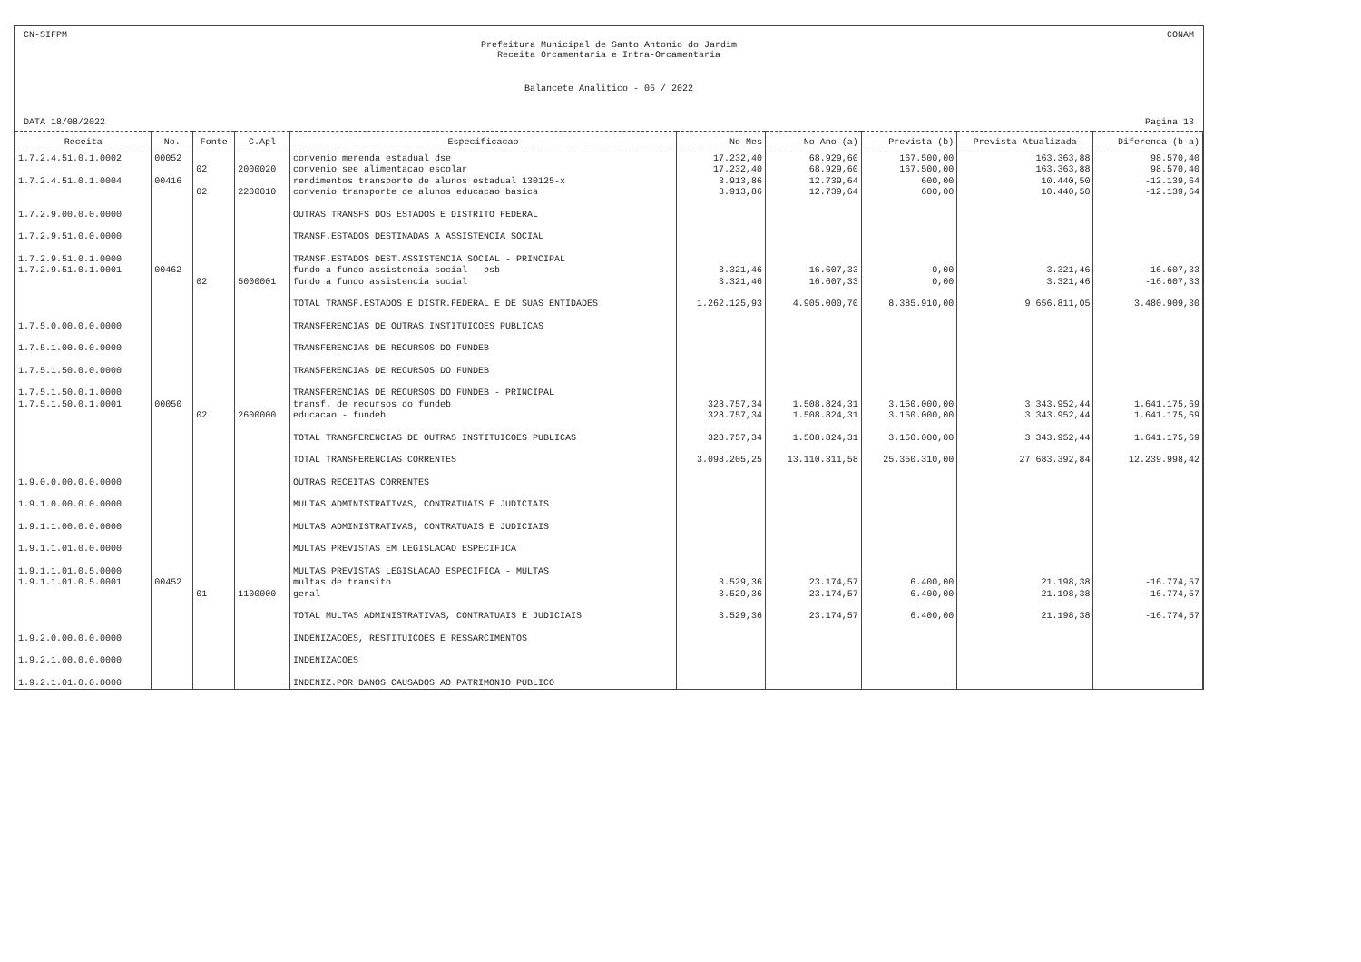CN-SIFPM CONAM
Prefeitura Municipal de Santo Antonio do Jardim
Receita Orcamentaria e Intra-Orcamentaria
Balancete Analitico - 05 / 2022
DATA 18/08/2022 Pagina 13
| Receita | No. | Fonte | C.Apl | Especificacao | No Mes | No Ano (a) | Prevista (b) | Prevista Atualizada | Diferenca (b-a) |
| --- | --- | --- | --- | --- | --- | --- | --- | --- | --- |
| 1.7.2.4.51.0.1.0002 | 00052 | | | convenio merenda estadual dse | 17.232,40 | 68.929,60 | 167.500,00 | 163.363,88 | 98.570,40 |
| | | 02 | 2000020 | convenio see alimentacao escolar | 17.232,40 | 68.929,60 | 167.500,00 | 163.363,88 | 98.570,40 |
| 1.7.2.4.51.0.1.0004 | 00416 | | | rendimentos transporte de alunos estadual 130125-x | 3.913,86 | 12.739,64 | 600,00 | 10.440,50 | -12.139,64 |
| | | 02 | 2200010 | convenio transporte de alunos educacao basica | 3.913,86 | 12.739,64 | 600,00 | 10.440,50 | -12.139,64 |
| 1.7.2.9.00.0.0.0000 | | | | OUTRAS TRANSFS DOS ESTADOS E DISTRITO FEDERAL | | | | | |
| 1.7.2.9.51.0.0.0000 | | | | TRANSF.ESTADOS DESTINADAS A ASSISTENCIA SOCIAL | | | | | |
| 1.7.2.9.51.0.1.0000 | | | | TRANSF.ESTADOS DEST.ASSISTENCIA SOCIAL - PRINCIPAL | | | | | |
| 1.7.2.9.51.0.1.0001 | 00462 | | | fundo a fundo assistencia social - psb | 3.321,46 | 16.607,33 | 0,00 | 3.321,46 | -16.607,33 |
| | | 02 | 5000001 | fundo a fundo assistencia social | 3.321,46 | 16.607,33 | 0,00 | 3.321,46 | -16.607,33 |
| | | | | TOTAL TRANSF.ESTADOS E DISTR.FEDERAL E DE SUAS ENTIDADES | 1.262.125,93 | 4.905.000,70 | 8.385.910,00 | 9.656.811,05 | 3.480.909,30 |
| 1.7.5.0.00.0.0.0000 | | | | TRANSFERENCIAS DE OUTRAS INSTITUICOES PUBLICAS | | | | | |
| 1.7.5.1.00.0.0.0000 | | | | TRANSFERENCIAS DE RECURSOS DO FUNDEB | | | | | |
| 1.7.5.1.50.0.0.0000 | | | | TRANSFERENCIAS DE RECURSOS DO FUNDEB | | | | | |
| 1.7.5.1.50.0.1.0000 | | | | TRANSFERENCIAS DE RECURSOS DO FUNDEB - PRINCIPAL | | | | | |
| 1.7.5.1.50.0.1.0001 | 00050 | | | transf. de recursos do fundeb | 328.757,34 | 1.508.824,31 | 3.150.000,00 | 3.343.952,44 | 1.641.175,69 |
| | | 02 | 2600000 | educacao - fundeb | 328.757,34 | 1.508.824,31 | 3.150.000,00 | 3.343.952,44 | 1.641.175,69 |
| | | | | TOTAL TRANSFERENCIAS DE OUTRAS INSTITUICOES PUBLICAS | 328.757,34 | 1.508.824,31 | 3.150.000,00 | 3.343.952,44 | 1.641.175,69 |
| | | | | TOTAL TRANSFERENCIAS CORRENTES | 3.098.205,25 | 13.110.311,58 | 25.350.310,00 | 27.683.392,84 | 12.239.998,42 |
| 1.9.0.0.00.0.0.0000 | | | | OUTRAS RECEITAS CORRENTES | | | | | |
| 1.9.1.0.00.0.0.0000 | | | | MULTAS ADMINISTRATIVAS, CONTRATUAIS E JUDICIAIS | | | | | |
| 1.9.1.1.00.0.0.0000 | | | | MULTAS ADMINISTRATIVAS, CONTRATUAIS E JUDICIAIS | | | | | |
| 1.9.1.1.01.0.0.0000 | | | | MULTAS PREVISTAS EM LEGISLACAO ESPECIFICA | | | | | |
| 1.9.1.1.01.0.5.0000 | | | | MULTAS PREVISTAS LEGISLACAO ESPECIFICA - MULTAS | | | | | |
| 1.9.1.1.01.0.5.0001 | 00452 | | | multas de transito | 3.529,36 | 23.174,57 | 6.400,00 | 21.198,38 | -16.774,57 |
| | | 01 | 1100000 | geral | 3.529,36 | 23.174,57 | 6.400,00 | 21.198,38 | -16.774,57 |
| | | | | TOTAL MULTAS ADMINISTRATIVAS, CONTRATUAIS E JUDICIAIS | 3.529,36 | 23.174,57 | 6.400,00 | 21.198,38 | -16.774,57 |
| 1.9.2.0.00.0.0.0000 | | | | INDENIZACOES, RESTITUICOES E RESSARCIMENTOS | | | | | |
| 1.9.2.1.00.0.0.0000 | | | | INDENIZACOES | | | | | |
| 1.9.2.1.01.0.0.0000 | | | | INDENIZ.POR DANOS CAUSADOS AO PATRIMONIO PUBLICO | | | | | |